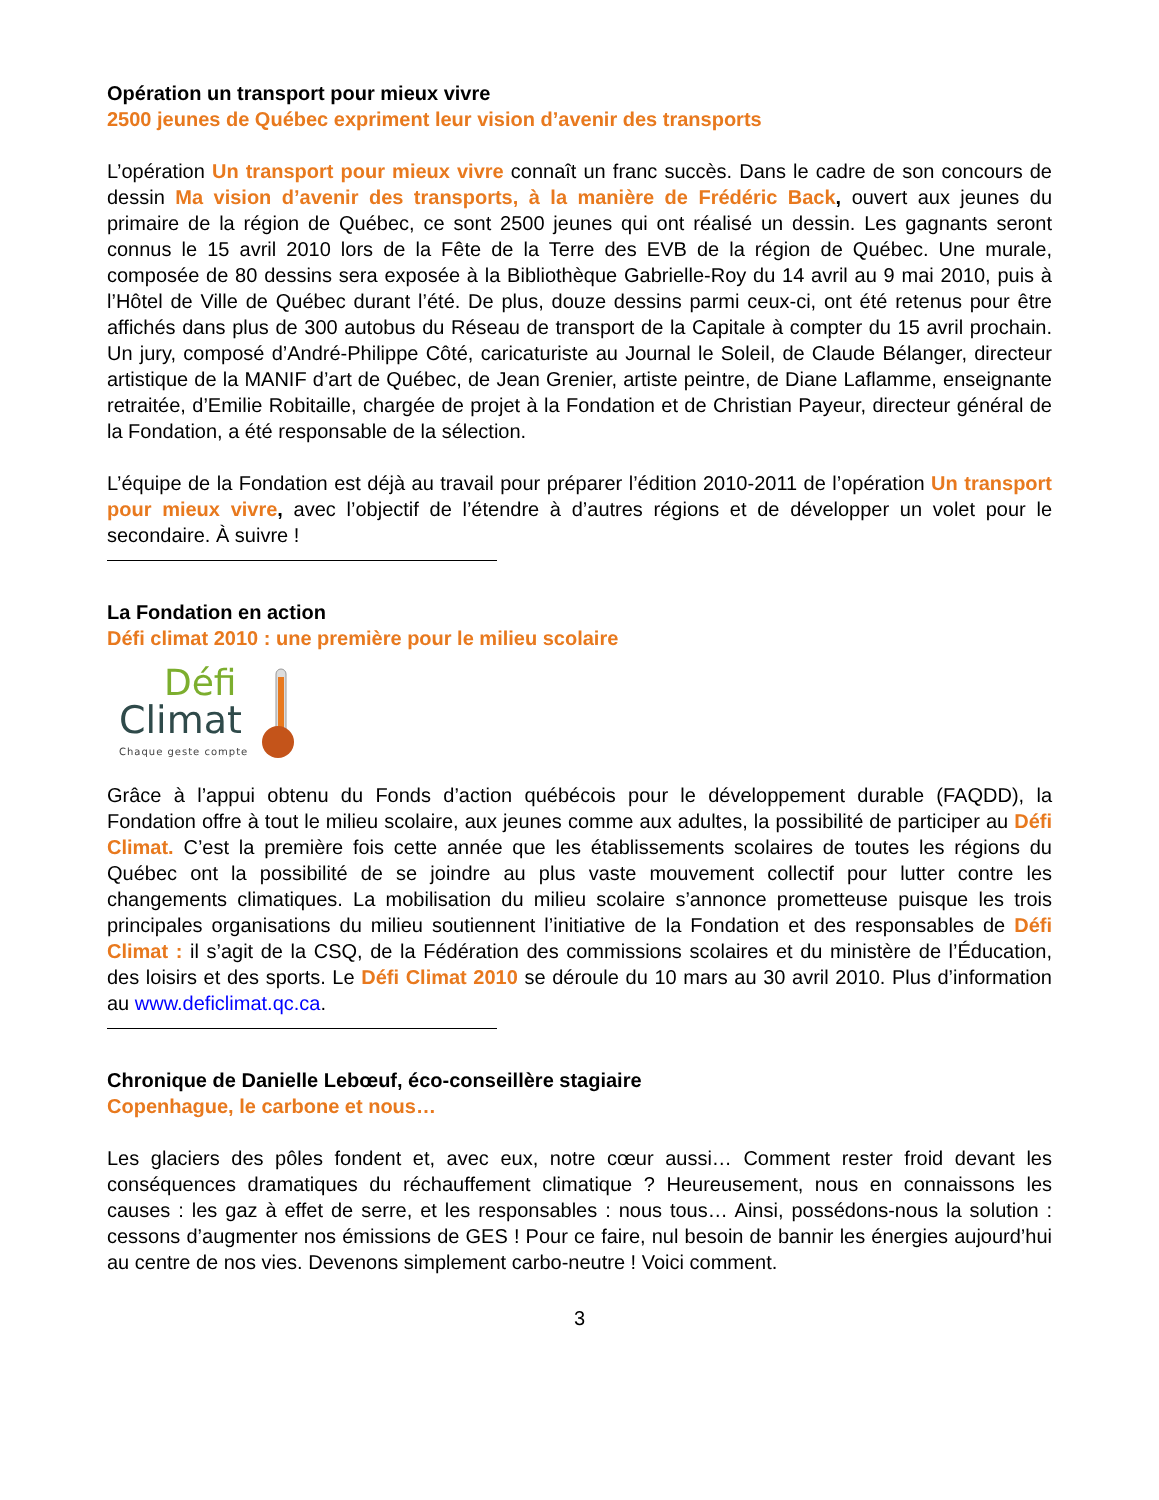Opération un transport pour mieux vivre
2500 jeunes de Québec expriment leur vision d’avenir des transports
L’opération Un transport pour mieux vivre connaît un franc succès. Dans le cadre de son concours de dessin Ma vision d’avenir des transports, à la manière de Frédéric Back, ouvert aux jeunes du primaire de la région de Québec, ce sont 2500 jeunes qui ont réalisé un dessin. Les gagnants seront connus le 15 avril 2010 lors de la Fête de la Terre des EVB de la région de Québec. Une murale, composée de 80 dessins sera exposée à la Bibliothèque Gabrielle-Roy du 14 avril au 9 mai 2010, puis à l’Hôtel de Ville de Québec durant l’été. De plus, douze dessins parmi ceux-ci, ont été retenus pour être affichés dans plus de 300 autobus du Réseau de transport de la Capitale à compter du 15 avril prochain. Un jury, composé d’André-Philippe Côté, caricaturiste au Journal le Soleil, de Claude Bélanger, directeur artistique de la MANIF d’art de Québec, de Jean Grenier, artiste peintre, de Diane Laflamme, enseignante retraitée, d’Emilie Robitaille, chargée de projet à la Fondation et de Christian Payeur, directeur général de la Fondation, a été responsable de la sélection.
L’équipe de la Fondation est déjà au travail pour préparer l’édition 2010-2011 de l’opération Un transport pour mieux vivre, avec l’objectif de l’étendre à d’autres régions et de développer un volet pour le secondaire. À suivre !
La Fondation en action
Défi climat 2010 : une première pour le milieu scolaire
Défi
Climat
Chaque geste compte
Grâce à l’appui obtenu du Fonds d’action québécois pour le développement durable (FAQDD), la Fondation offre à tout le milieu scolaire, aux jeunes comme aux adultes, la possibilité de participer au Défi Climat. C’est la première fois cette année que les établissements scolaires de toutes les régions du Québec ont la possibilité de se joindre au plus vaste mouvement collectif pour lutter contre les changements climatiques. La mobilisation du milieu scolaire s’annonce prometteuse puisque les trois principales organisations du milieu soutiennent l’initiative de la Fondation et des responsables de Défi Climat : il s’agit de la CSQ, de la Fédération des commissions scolaires et du ministère de l’Éducation, des loisirs et des sports. Le Défi Climat 2010 se déroule du 10 mars au 30 avril 2010. Plus d’information au www.deficlimat.qc.ca.
Chronique de Danielle Lebœuf, éco-conseillère stagiaire
Copenhague, le carbone et nous…
Les glaciers des pôles fondent et, avec eux, notre cœur aussi… Comment rester froid devant les conséquences dramatiques du réchauffement climatique ? Heureusement, nous en connaissons les causes : les gaz à effet de serre, et les responsables : nous tous… Ainsi, possédons-nous la solution : cessons d’augmenter nos émissions de GES ! Pour ce faire, nul besoin de bannir les énergies aujourd’hui au centre de nos vies. Devenons simplement carbo-neutre ! Voici comment.
3